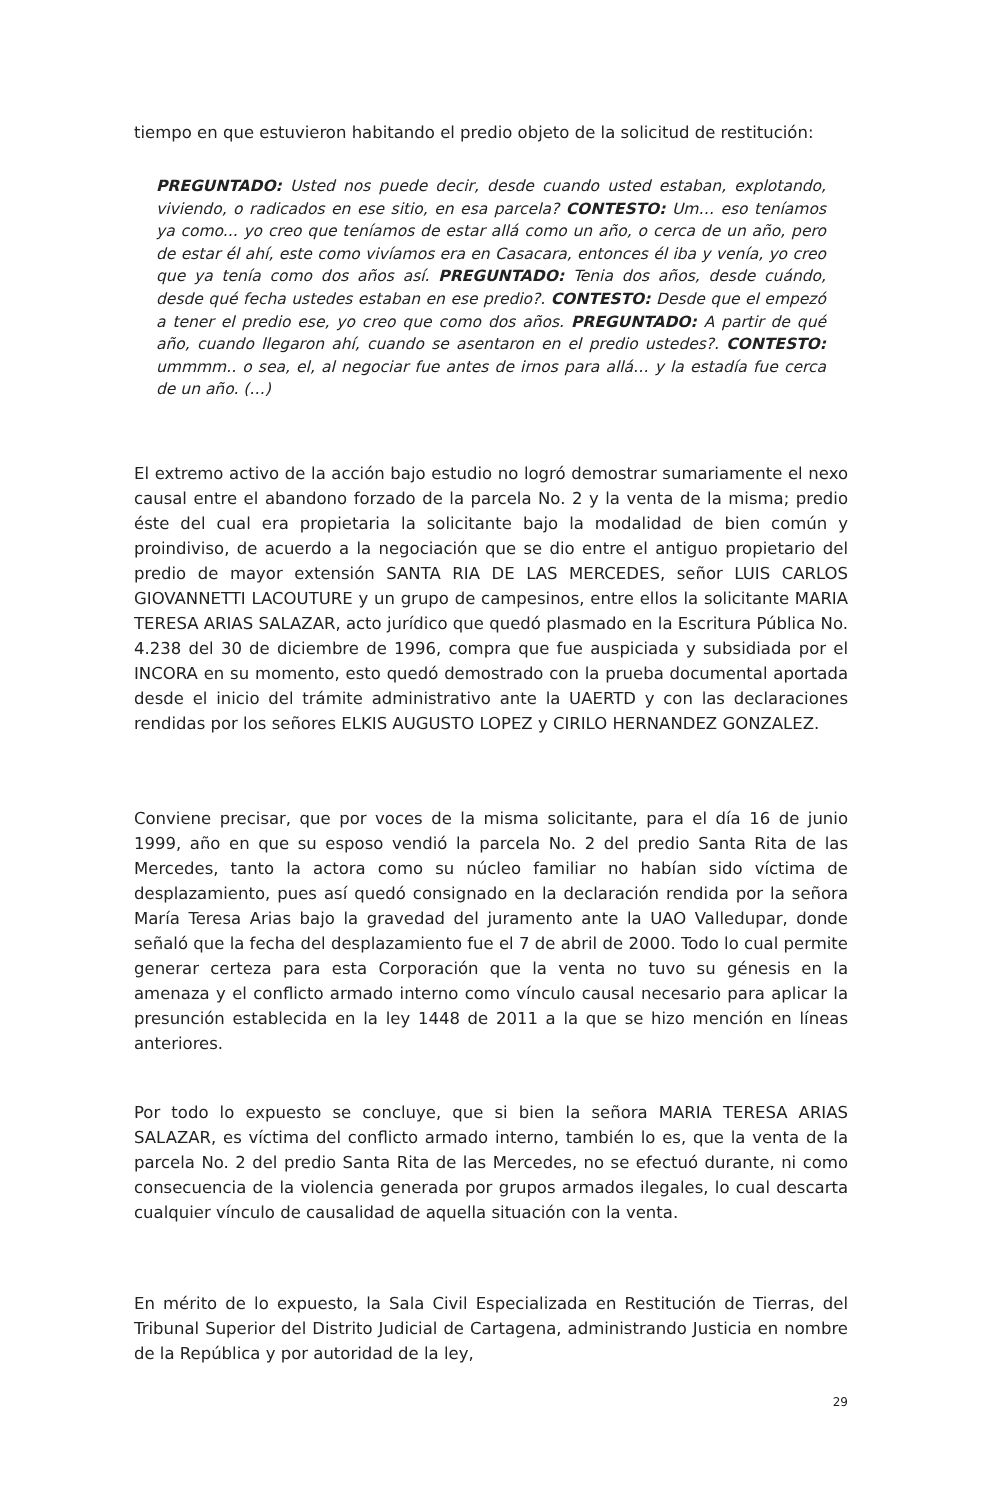tiempo en que estuvieron habitando el predio objeto de la solicitud de restitución:
PREGUNTADO: Usted nos puede decir, desde cuando usted estaban, explotando, viviendo, o radicados en ese sitio, en esa parcela? CONTESTO: Um… eso teníamos ya como... yo creo que teníamos de estar allá como un año, o cerca de un año, pero de estar él ahí, este como vivíamos era en Casacara, entonces él iba y venía, yo creo que ya tenía como dos años así. PREGUNTADO: Tenia dos años, desde cuándo, desde qué fecha ustedes estaban en ese predio?. CONTESTO: Desde que el empezó a tener el predio ese, yo creo que como dos años. PREGUNTADO: A partir de qué año, cuando llegaron ahí, cuando se asentaron en el predio ustedes?. CONTESTO: ummmm.. o sea, el, al negociar fue antes de irnos para allá… y la estadía fue cerca de un año. (…)
El extremo activo de la acción bajo estudio no logró demostrar sumariamente el nexo causal entre el abandono forzado de la parcela No. 2 y la venta de la misma; predio éste del cual era propietaria la solicitante bajo la modalidad de bien común y proindiviso, de acuerdo a la negociación que se dio entre el antiguo propietario del predio de mayor extensión SANTA RIA DE LAS MERCEDES, señor LUIS CARLOS GIOVANNETTI LACOUTURE y un grupo de campesinos, entre ellos la solicitante MARIA TERESA ARIAS SALAZAR, acto jurídico que quedó plasmado en la Escritura Pública No. 4.238 del 30 de diciembre de 1996, compra que fue auspiciada y subsidiada por el INCORA en su momento, esto quedó demostrado con la prueba documental aportada desde el inicio del trámite administrativo ante la UAERTD y con las declaraciones rendidas por los señores ELKIS AUGUSTO LOPEZ y CIRILO HERNANDEZ GONZALEZ.
Conviene precisar, que por voces de la misma solicitante, para el día 16 de junio 1999, año en que su esposo vendió la parcela No. 2 del predio Santa Rita de las Mercedes, tanto la actora como su núcleo familiar no habían sido víctima de desplazamiento, pues así quedó consignado en la declaración rendida por la señora María Teresa Arias bajo la gravedad del juramento ante la UAO Valledupar, donde señaló que la fecha del desplazamiento fue el 7 de abril de 2000. Todo lo cual permite generar certeza para esta Corporación que la venta no tuvo su génesis en la amenaza y el conflicto armado interno como vínculo causal necesario para aplicar la presunción establecida en la ley 1448 de 2011 a la que se hizo mención en líneas anteriores.
Por todo lo expuesto se concluye, que si bien la señora MARIA TERESA ARIAS SALAZAR, es víctima del conflicto armado interno, también lo es, que la venta de la parcela No. 2 del predio Santa Rita de las Mercedes, no se efectuó durante, ni como consecuencia de la violencia generada por grupos armados ilegales, lo cual descarta cualquier vínculo de causalidad de aquella situación con la venta.
En mérito de lo expuesto, la Sala Civil Especializada en Restitución de Tierras, del Tribunal Superior del Distrito Judicial de Cartagena, administrando Justicia en nombre de la República y por autoridad de la ley,
29